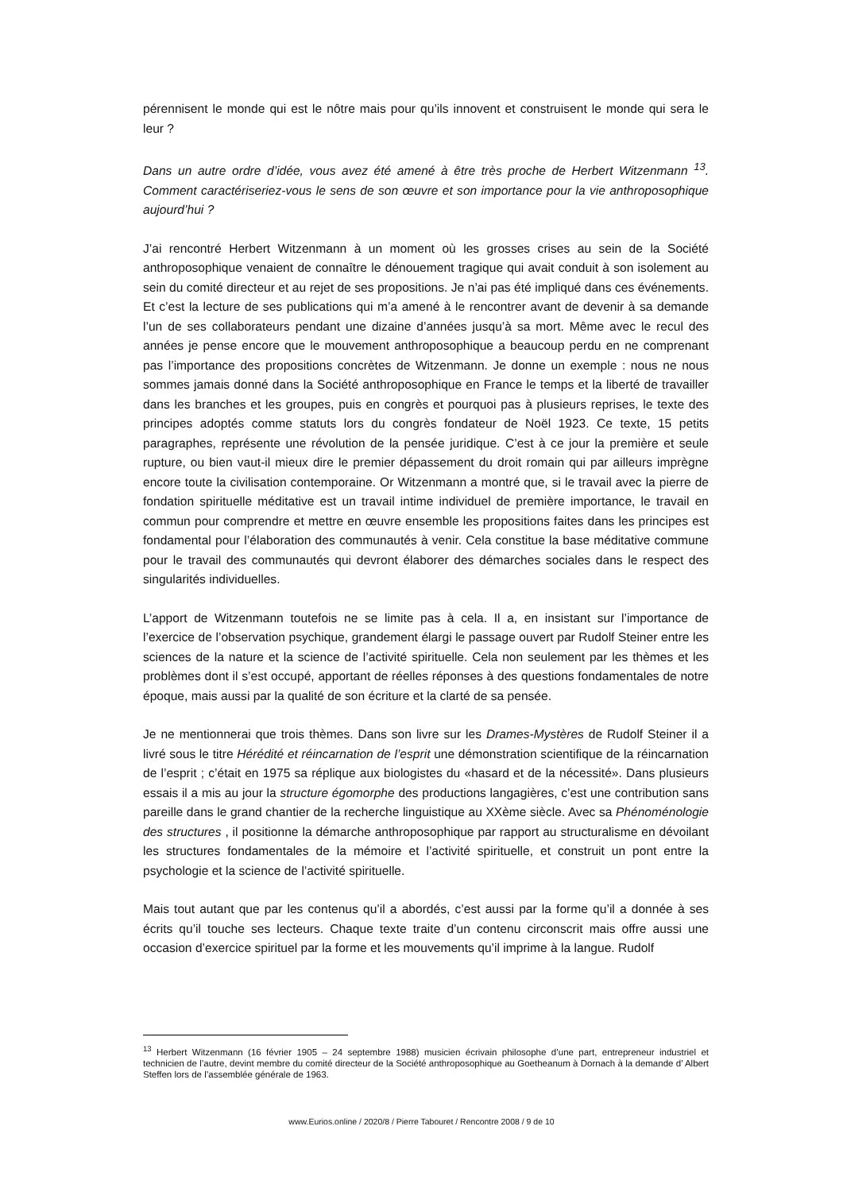pérennisent le monde qui est le nôtre mais pour qu’ils innovent et construisent le monde qui sera le leur ?
Dans un autre ordre d’idée, vous avez été amené à être très proche de Herbert Witzenmann <sup>13</sup>. Comment caractériseriez-vous le sens de son œuvre et son importance pour la vie anthroposophique aujourd’hui ?
J’ai rencontré Herbert Witzenmann à un moment où les grosses crises au sein de la Société anthroposophique venaient de connaître le dénouement tragique qui avait conduit à son isolement au sein du comité directeur et au rejet de ses propositions. Je n’ai pas été impliqué dans ces événements. Et c’est la lecture de ses publications qui m’a amené à le rencontrer avant de devenir à sa demande l’un de ses collaborateurs pendant une dizaine d’années jusqu’à sa mort. Même avec le recul des années je pense encore que le mouvement anthroposophique a beaucoup perdu en ne comprenant pas l’importance des propositions concrètes de Witzenmann. Je donne un exemple : nous ne nous sommes jamais donné dans la Société anthroposophique en France le temps et la liberté de travailler dans les branches et les groupes, puis en congrès et pourquoi pas à plusieurs reprises, le texte des principes adoptés comme statuts lors du congrès fondateur de Noël 1923. Ce texte, 15 petits paragraphes, représente une révolution de la pensée juridique. C’est à ce jour la première et seule rupture, ou bien vaut-il mieux dire le premier dépassement du droit romain qui par ailleurs imprègne encore toute la civilisation contemporaine. Or Witzenmann a montré que, si le travail avec la pierre de fondation spirituelle méditative est un travail intime individuel de première importance, le travail en commun pour comprendre et mettre en œuvre ensemble les propositions faites dans les principes est fondamental pour l’élaboration des communautés à venir. Cela constitue la base méditative commune pour le travail des communautés qui devront élaborer des démarches sociales dans le respect des singularités individuelles.
L’apport de Witzenmann toutefois ne se limite pas à cela. Il a, en insistant sur l’importance de l’exercice de l’observation psychique, grandement élargi le passage ouvert par Rudolf Steiner entre les sciences de la nature et la science de l’activité spirituelle. Cela non seulement par les thèmes et les problèmes dont il s’est occupé, apportant de réelles réponses à des questions fondamentales de notre époque, mais aussi par la qualité de son écriture et la clarté de sa pensée.
Je ne mentionnerai que trois thèmes. Dans son livre sur les Drames-Mystères de Rudolf Steiner il a livré sous le titre Hérédité et réincarnation de l’esprit une démonstration scientifique de la réincarnation de l’esprit ; c’était en 1975 sa réplique aux biologistes du «hasard et de la nécessité». Dans plusieurs essais il a mis au jour la structure égomorphe des productions langagières, c’est une contribution sans pareille dans le grand chantier de la recherche linguistique au XXème siècle. Avec sa Phénoménologie des structures , il positionne la démarche anthroposophique par rapport au structuralisme en dévoilant les structures fondamentales de la mémoire et l’activité spirituelle, et construit un pont entre la psychologie et la science de l’activité spirituelle.
Mais tout autant que par les contenus qu’il a abordés, c’est aussi par la forme qu’il a donnée à ses écrits qu’il touche ses lecteurs. Chaque texte traite d’un contenu circonscrit mais offre aussi une occasion d’exercice spirituel par la forme et les mouvements qu’il imprime à la langue. Rudolf
<sup>13</sup> Herbert Witzenmann (16 février 1905 – 24 septembre 1988) musicien écrivain philosophe d’une part, entrepreneur industriel et technicien de l’autre, devint membre du comité directeur de la Société anthroposophique au Goetheanum à Dornach à la demande d’ Albert Steffen lors de l’assemblée générale de 1963.
www.Eurios.online / 2020/8 / Pierre Tabouret / Rencontre 2008 / 9 de 10